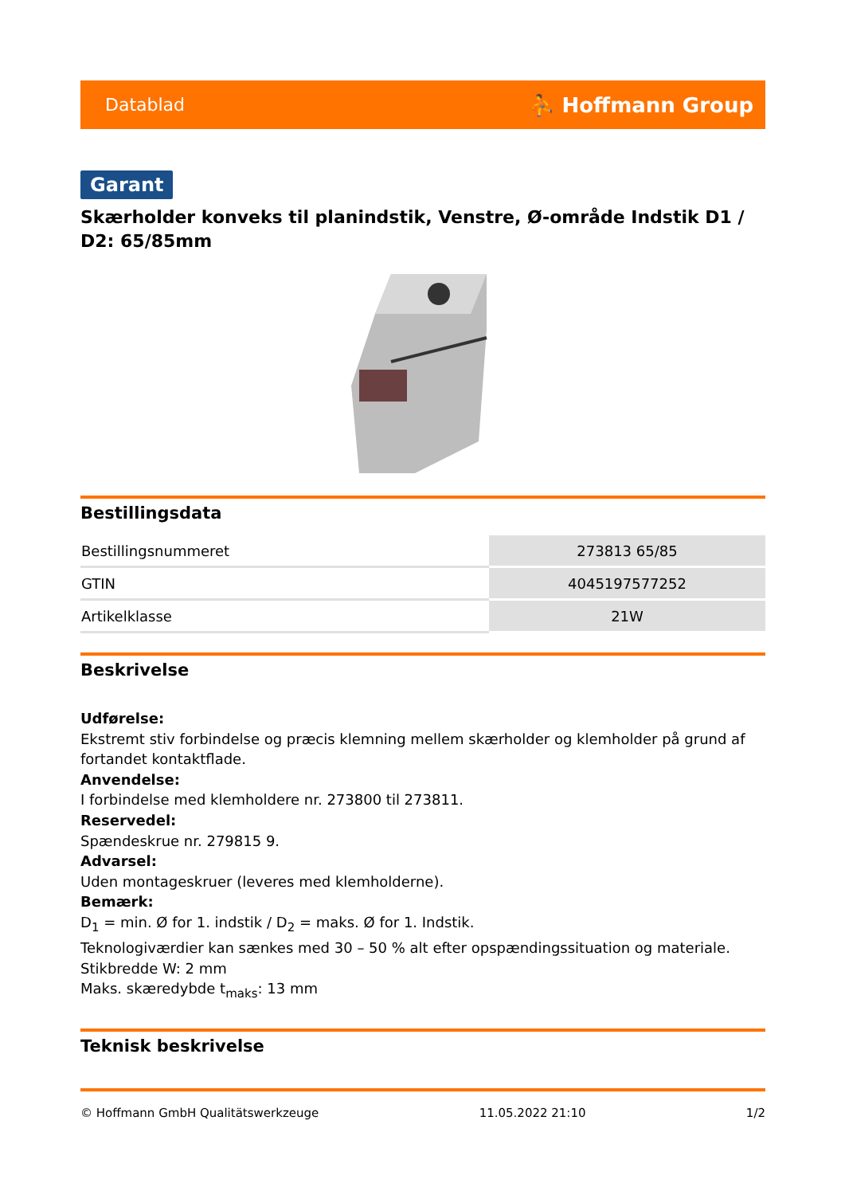Datablad ⛹ Hoffmann Group
Garant
Skærholder konveks til planindstik, Venstre, Ø-område Indstik D1 / D2: 65/85mm
Bestillingsdata
| Bestillingsnummeret | 273813 65/85 |
| GTIN | 4045197577252 |
| Artikelklasse | 21W |
Beskrivelse
Udførelse:
Ekstremt stiv forbindelse og præcis klemning mellem skærholder og klemholder på grund af fortandet kontaktflade.
Anvendelse:
I forbindelse med klemholdere nr. 273800 til 273811.
Reservedel:
Spændeskrue nr. 279815 9.
Advarsel:
Uden montageskruer (leveres med klemholderne).
Bemærk:
D<sub>1</sub> = min. Ø for 1. indstik / D<sub>2</sub> = maks. Ø for 1. Indstik.
Teknologiværdier kan sænkes med 30 – 50 % alt efter opspændingssituation og materiale.
Stikbredde W: 2 mm
Maks. skæredybde t<sub>maks</sub>: 13 mm
Teknisk beskrivelse
© Hoffmann GmbH Qualitätswerkzeuge 11.05.2022 21:10 1/2